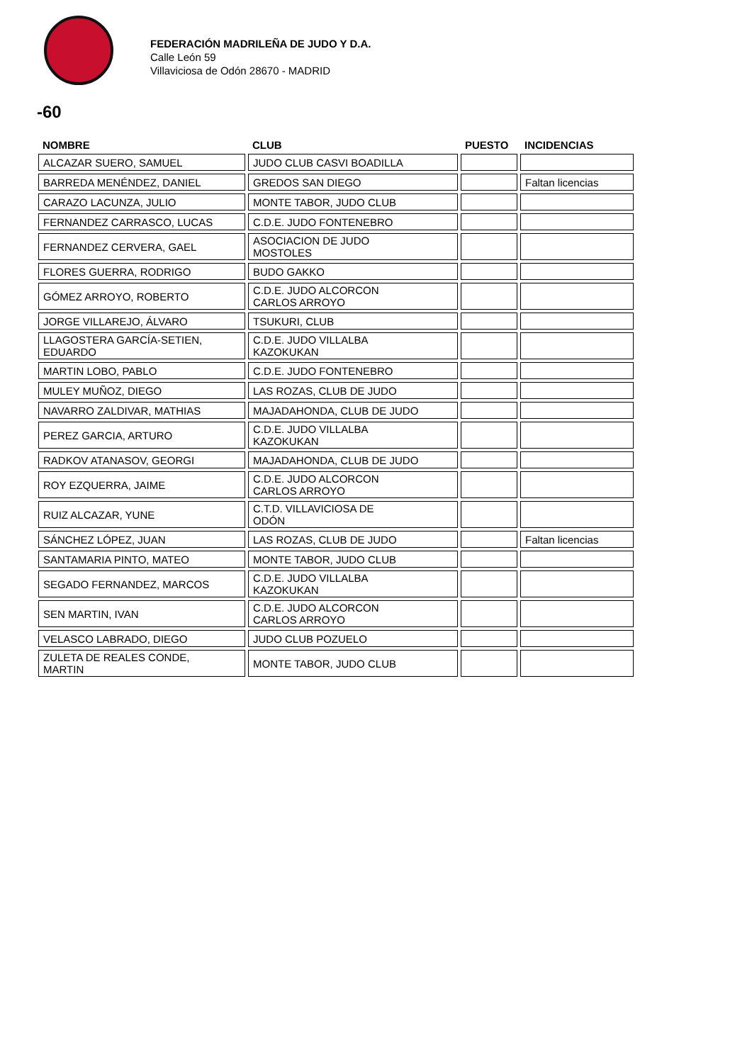FEDERACIÓN MADRILEÑA DE JUDO Y D.A.
Calle León 59
Villaviciosa de Odón 28670 - MADRID
-60
| NOMBRE | CLUB | PUESTO | INCIDENCIAS |
| --- | --- | --- | --- |
| ALCAZAR SUERO, SAMUEL | JUDO CLUB CASVI BOADILLA | | |
| BARREDA MENÉNDEZ, DANIEL | GREDOS SAN DIEGO | | Faltan licencias |
| CARAZO LACUNZA, JULIO | MONTE TABOR, JUDO CLUB | | |
| FERNANDEZ CARRASCO, LUCAS | C.D.E. JUDO FONTENEBRO | | |
| FERNANDEZ CERVERA, GAEL | ASOCIACION DE JUDO MOSTOLES | | |
| FLORES GUERRA, RODRIGO | BUDO GAKKO | | |
| GÓMEZ ARROYO, ROBERTO | C.D.E. JUDO ALCORCON CARLOS ARROYO | | |
| JORGE VILLAREJO, ÁLVARO | TSUKURI, CLUB | | |
| LLAGOSTERA GARCÍA-SETIEN, EDUARDO | C.D.E. JUDO VILLALBA KAZOKUKAN | | |
| MARTIN LOBO, PABLO | C.D.E. JUDO FONTENEBRO | | |
| MULEY MUÑOZ, DIEGO | LAS ROZAS, CLUB DE JUDO | | |
| NAVARRO ZALDIVAR, MATHIAS | MAJADAHONDA, CLUB DE JUDO | | |
| PEREZ GARCIA, ARTURO | C.D.E. JUDO VILLALBA KAZOKUKAN | | |
| RADKOV ATANASOV, GEORGI | MAJADAHONDA, CLUB DE JUDO | | |
| ROY EZQUERRA, JAIME | C.D.E. JUDO ALCORCON CARLOS ARROYO | | |
| RUIZ ALCAZAR, YUNE | C.T.D. VILLAVICIOSA DE ODÓN | | |
| SÁNCHEZ LÓPEZ, JUAN | LAS ROZAS, CLUB DE JUDO | | Faltan licencias |
| SANTAMARIA PINTO, MATEO | MONTE TABOR, JUDO CLUB | | |
| SEGADO FERNANDEZ, MARCOS | C.D.E. JUDO VILLALBA KAZOKUKAN | | |
| SEN MARTIN, IVAN | C.D.E. JUDO ALCORCON CARLOS ARROYO | | |
| VELASCO LABRADO, DIEGO | JUDO CLUB POZUELO | | |
| ZULETA DE REALES CONDE, MARTIN | MONTE TABOR, JUDO CLUB | | |